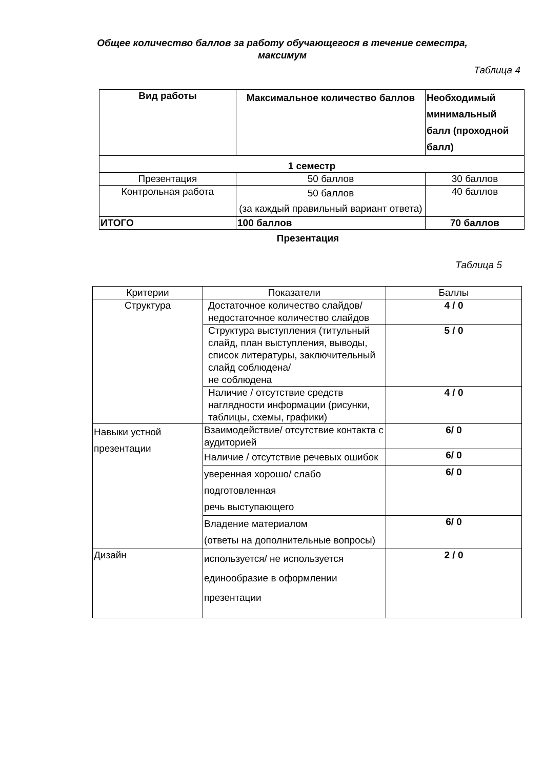Общее количество баллов за работу обучающегося в течение семестра, максимум
Таблица 4
| Вид работы | Максимальное количество баллов | Необходимый минимальный балл (проходной балл) |
| --- | --- | --- |
| 1 семестр | | |
| Презентация | 50 баллов | 30 баллов |
| Контрольная работа | 50 баллов (за каждый правильный вариант ответа) | 40 баллов |
| ИТОГО | 100 баллов | 70 баллов |
Презентация
Таблица 5
| Критерии | Показатели | Баллы |
| Структура | Достаточное количество слайдов/ недостаточное количество слайдов | 4 / 0 |
| | Структура выступления (титульный слайд, план выступления, выводы, список литературы, заключительный слайд соблюдена/ не соблюдена | 5 / 0 |
| | Наличие / отсутствие средств наглядности информации (рисунки, таблицы, схемы, графики) | 4 / 0 |
| Навыки устной презентации | Взаимодействие/ отсутствие контакта с аудиторией | 6/ 0 |
| | Наличие / отсутствие речевых ошибок | 6/ 0 |
| | уверенная хорошо/ слабо подготовленная речь выступающего | 6/ 0 |
| | Владение материалом (ответы на дополнительные вопросы) | 6/ 0 |
| Дизайн | используется/ не используется единообразие в оформлении презентации | 2 / 0 |